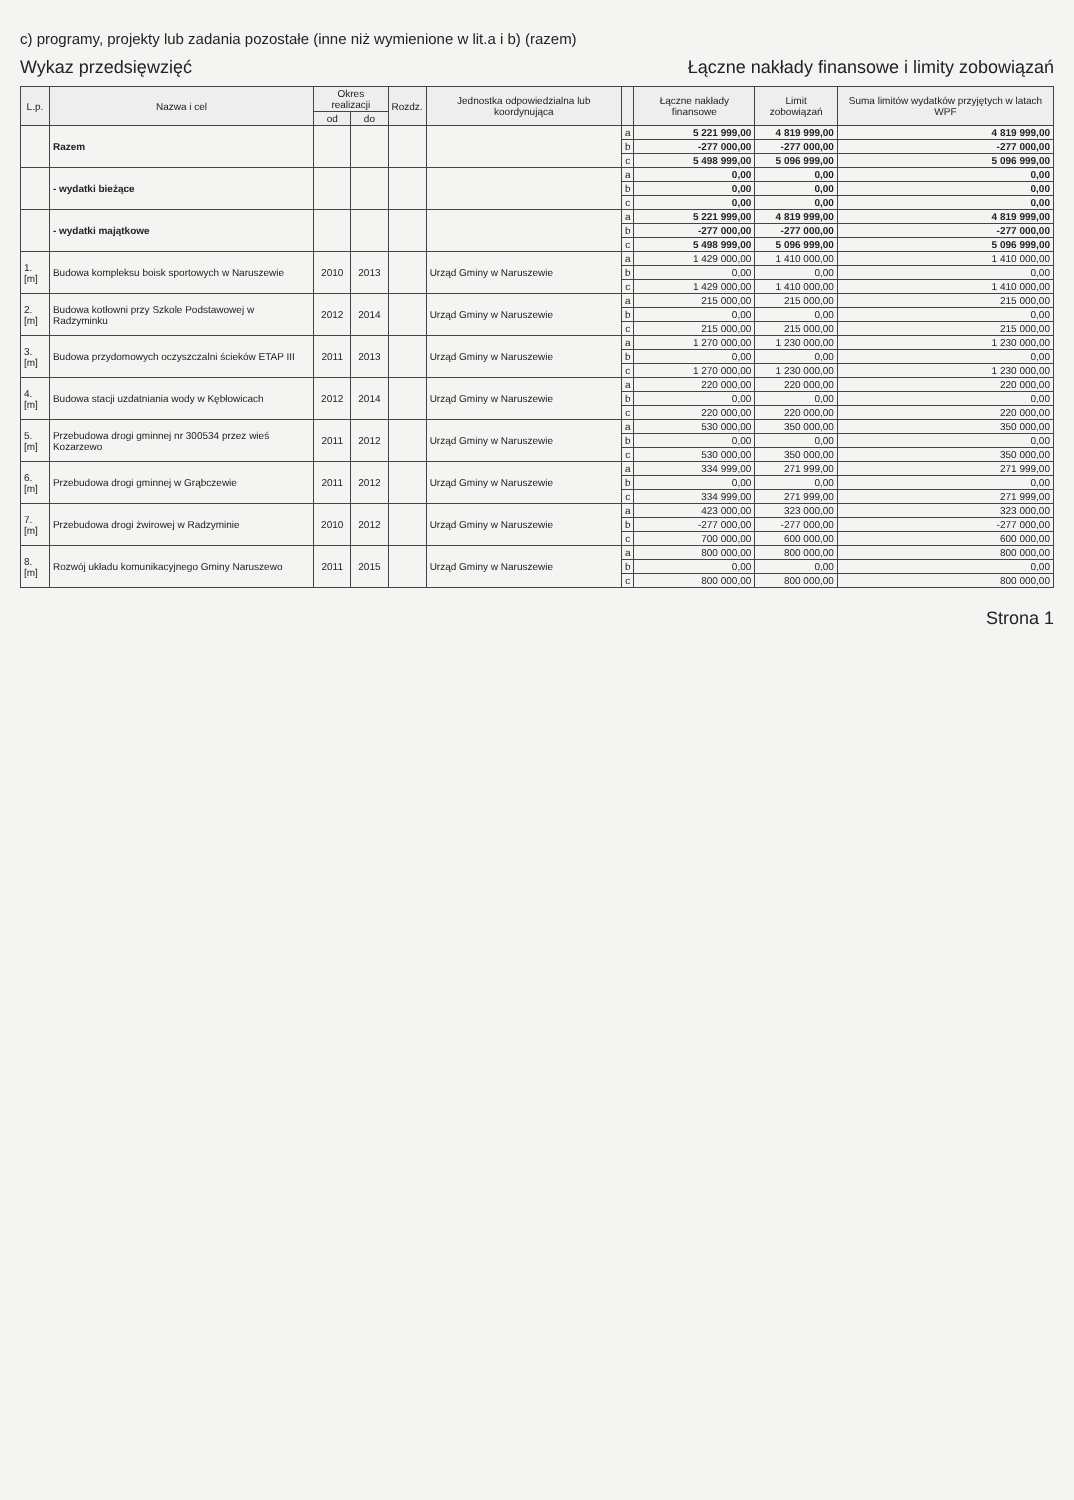c) programy, projekty lub zadania pozostałe (inne niż wymienione w lit.a i b) (razem)
Wykaz przedsięwzięć Łączne nakłady finansowe i limity zobowiązań
| L.p. | Nazwa i cel | Okres realizacji | | Rozdz. | Jednostka odpowiedzialna lub koordynująca | | Łączne nakłady finansowe | Limit zobowiązań | Suma limitów wydatków przyjętych w latach WPF |
| --- | --- | --- | --- | --- | --- | --- | --- | --- | --- |
| | | od | do | | | | | | |
| | Razem | | | | | a | 5 221 999,00 | 4 819 999,00 | 4 819 999,00 |
| | | | | | | b | -277 000,00 | -277 000,00 | -277 000,00 |
| | | | | | | c | 5 498 999,00 | 5 096 999,00 | 5 096 999,00 |
| | - wydatki bieżące | | | | | a | 0,00 | 0,00 | 0,00 |
| | | | | | | b | 0,00 | 0,00 | 0,00 |
| | | | | | | c | 0,00 | 0,00 | 0,00 |
| | - wydatki majątkowe | | | | | a | 5 221 999,00 | 4 819 999,00 | 4 819 999,00 |
| | | | | | | b | -277 000,00 | -277 000,00 | -277 000,00 |
| | | | | | | c | 5 498 999,00 | 5 096 999,00 | 5 096 999,00 |
| 1.[m] | Budowa kompleksu boisk sportowych w Naruszewie | 2010 | 2013 | | Urząd Gminy w Naruszewie | a | 1 429 000,00 | 1 410 000,00 | 1 410 000,00 |
| | | | | | | b | 0,00 | 0,00 | 0,00 |
| | | | | | | c | 1 429 000,00 | 1 410 000,00 | 1 410 000,00 |
| 2.[m] | Budowa kotłowni przy Szkole Podstawowej w Radzyminku | 2012 | 2014 | | Urząd Gminy w Naruszewie | a | 215 000,00 | 215 000,00 | 215 000,00 |
| | | | | | | b | 0,00 | 0,00 | 0,00 |
| | | | | | | c | 215 000,00 | 215 000,00 | 215 000,00 |
| 3.[m] | Budowa przydomowych oczyszczalni ścieków ETAP III | 2011 | 2013 | | Urząd Gminy w Naruszewie | a | 1 270 000,00 | 1 230 000,00 | 1 230 000,00 |
| | | | | | | b | 0,00 | 0,00 | 0,00 |
| | | | | | | c | 1 270 000,00 | 1 230 000,00 | 1 230 000,00 |
| 4.[m] | Budowa stacji uzdatniania wody w Kębłowicach | 2012 | 2014 | | Urząd Gminy w Naruszewie | a | 220 000,00 | 220 000,00 | 220 000,00 |
| | | | | | | b | 0,00 | 0,00 | 0,00 |
| | | | | | | c | 220 000,00 | 220 000,00 | 220 000,00 |
| 5.[m] | Przebudowa drogi gminnej nr 300534 przez wieś Kozarzewo | 2011 | 2012 | | Urząd Gminy w Naruszewie | a | 530 000,00 | 350 000,00 | 350 000,00 |
| | | | | | | b | 0,00 | 0,00 | 0,00 |
| | | | | | | c | 530 000,00 | 350 000,00 | 350 000,00 |
| 6.[m] | Przebudowa drogi gminnej w Grąbczewie | 2011 | 2012 | | Urząd Gminy w Naruszewie | a | 334 999,00 | 271 999,00 | 271 999,00 |
| | | | | | | b | 0,00 | 0,00 | 0,00 |
| | | | | | | c | 334 999,00 | 271 999,00 | 271 999,00 |
| 7.[m] | Przebudowa drogi żwirowej w Radzyminie | 2010 | 2012 | | Urząd Gminy w Naruszewie | a | 423 000,00 | 323 000,00 | 323 000,00 |
| | | | | | | b | -277 000,00 | -277 000,00 | -277 000,00 |
| | | | | | | c | 700 000,00 | 600 000,00 | 600 000,00 |
| 8.[m] | Rozwój układu komunikacyjnego Gminy Naruszewo | 2011 | 2015 | | Urząd Gminy w Naruszewie | a | 800 000,00 | 800 000,00 | 800 000,00 |
| | | | | | | b | 0,00 | 0,00 | 0,00 |
| | | | | | | c | 800 000,00 | 800 000,00 | 800 000,00 |
Strona 1